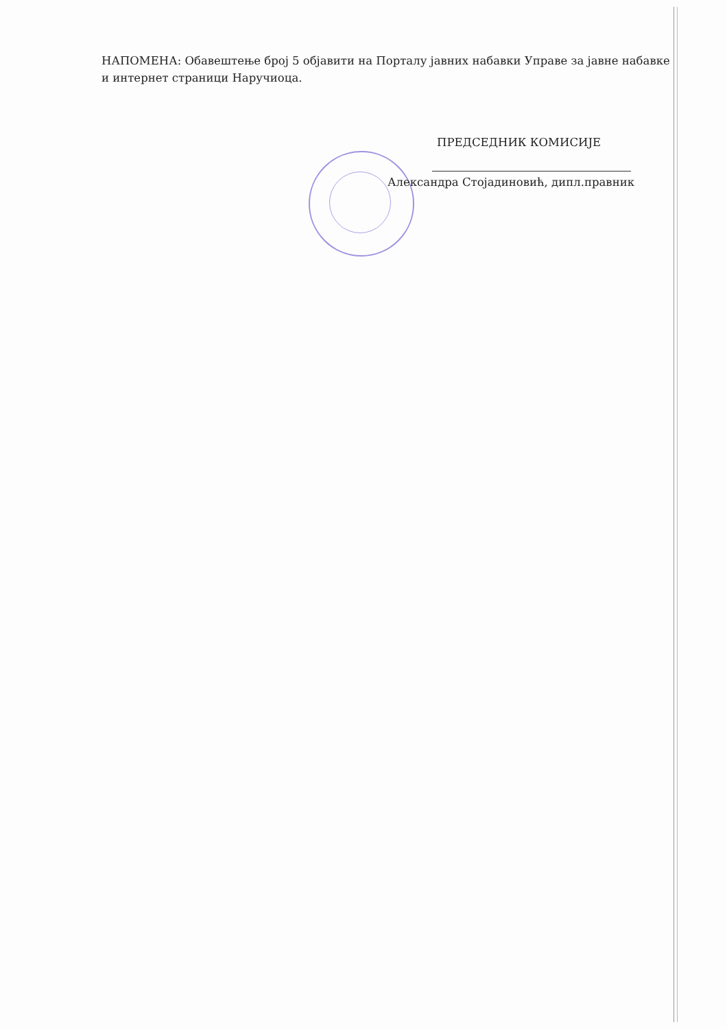НАПОМЕНА: Обавештење број 5 објавити на Порталу јавних набавки Управе за јавне набавке и интернет страници Наручиоца.
ПРЕДСЕДНИК КОМИСИЈЕ
Александра Стојадиновић, дипл.правник